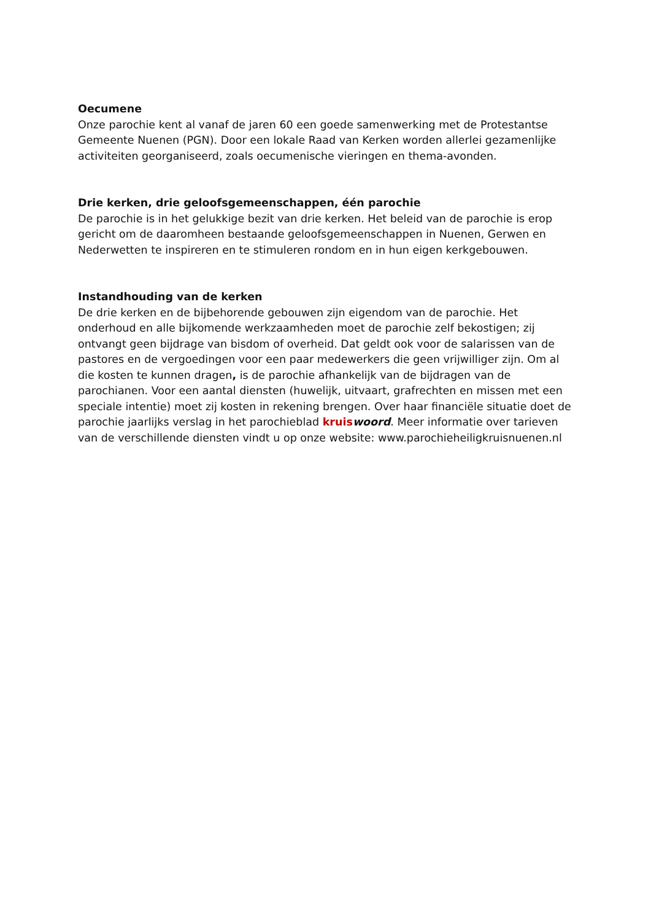Oecumene
Onze parochie kent al vanaf de jaren 60 een goede samenwerking met de Protestantse Gemeente Nuenen (PGN). Door een lokale Raad van Kerken worden allerlei gezamenlijke activiteiten georganiseerd, zoals oecumenische vieringen en thema-avonden.
Drie kerken, drie geloofsgemeenschappen, één parochie
De parochie is in het gelukkige bezit van drie kerken. Het beleid van de parochie is erop gericht om de daaromheen bestaande geloofsgemeenschappen in Nuenen, Gerwen en Nederwetten te inspireren en te stimuleren rondom en in hun eigen kerkgebouwen.
Instandhouding van de kerken
De drie kerken en de bijbehorende gebouwen zijn eigendom van de parochie. Het onderhoud en alle bijkomende werkzaamheden moet de parochie zelf bekostigen; zij ontvangt geen bijdrage van bisdom of overheid. Dat geldt ook voor de salarissen van de pastores en de vergoedingen voor een paar medewerkers die geen vrijwilliger zijn. Om al die kosten te kunnen dragen, is de parochie afhankelijk van de bijdragen van de parochianen. Voor een aantal diensten (huwelijk, uitvaart, grafrechten en missen met een speciale intentie) moet zij kosten in rekening brengen. Over haar financiële situatie doet de parochie jaarlijks verslag in het parochieblad kruis woord. Meer informatie over tarieven van de verschillende diensten vindt u op onze website: www.parochieheiligkruisnuenen.nl